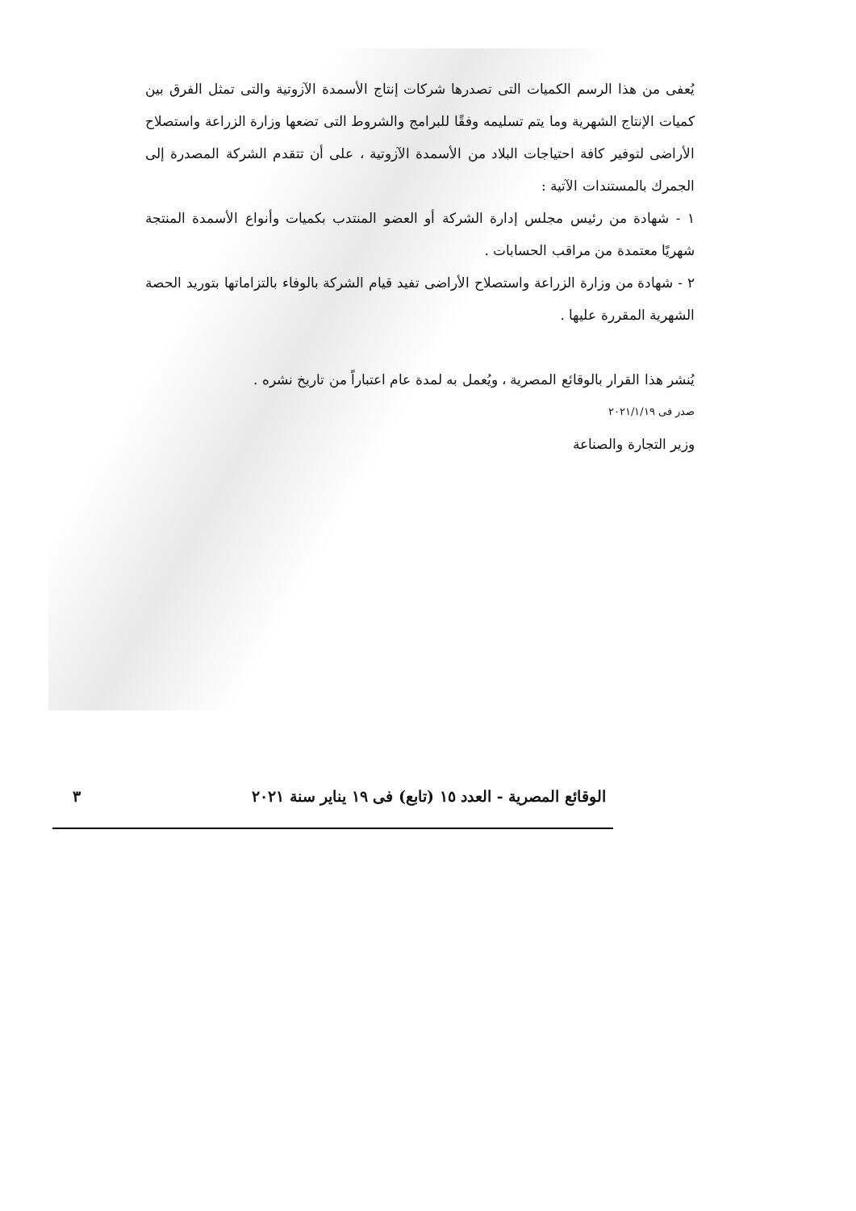يُعفى من هذا الرسم الكميات التى تصدرها شركات إنتاج الأسمدة الآزوتية والتى تمثل الفرق بين كميات الإنتاج الشهرية وما يتم تسليمه وفقًا للبرامج والشروط التى تضعها وزارة الزراعة واستصلاح الأراضى لتوفير كافة احتياجات البلاد من الأسمدة الآزوتية ، على أن تتقدم الشركة المصدرة إلى الجمرك بالمستندات الآتية :
١ - شهادة من رئيس مجلس إدارة الشركة أو العضو المنتدب بكميات وأنواع الأسمدة المنتجة شهريًا معتمدة من مراقب الحسابات .
٢ - شهادة من وزارة الزراعة واستصلاح الأراضى تفيد قيام الشركة بالوفاء بالتزاماتها بتوريد الحصة الشهرية المقررة عليها .
يُنشر هذا القرار بالوقائع المصرية ، ويُعمل به لمدة عام اعتباراً من تاريخ نشره .
صدر فى ٢٠٢١/١/١٩
وزير التجارة والصناعة
الوقائع المصرية - العدد ١٥ (تابع) فى ١٩ يناير سنة ٢٠٢١ ٣